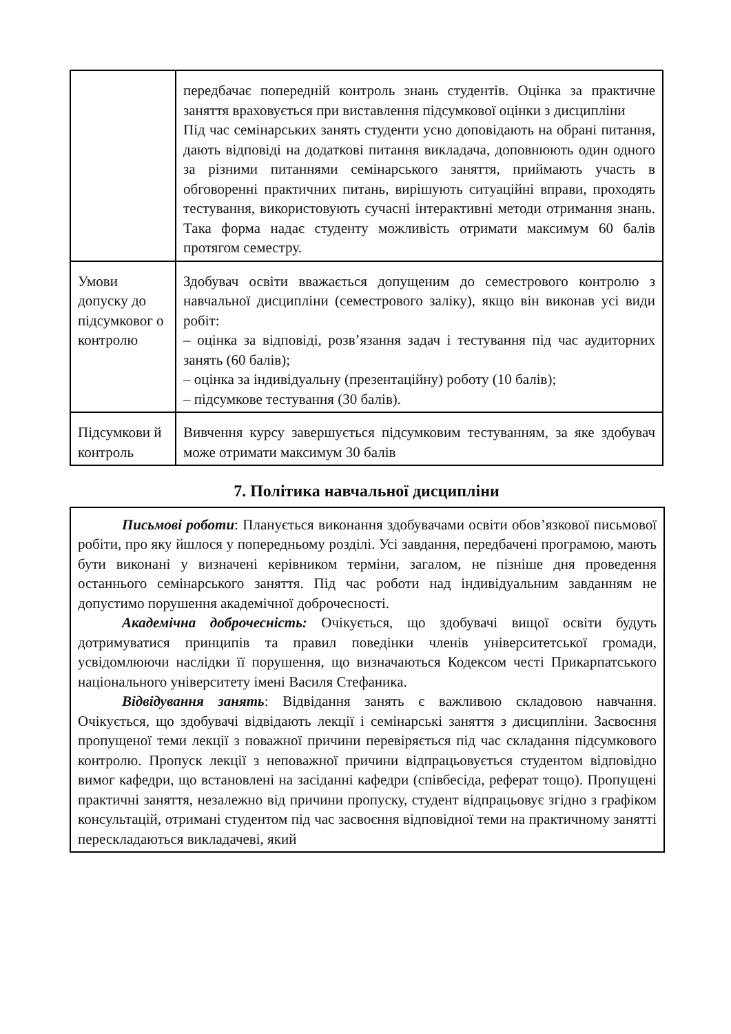| | передбачає попередній контроль знань студентів. Оцінка за практичне заняття враховується при виставлення підсумкової оцінки з дисципліни Під час семінарських занять студенти усно доповідають на обрані питання, дають відповіді на додаткові питання викладача, доповнюють один одного за різними питаннями семінарського заняття, приймають участь в обговоренні практичних питань, вирішують ситуаційні вправи, проходять тестування, використовують сучасні інтерактивні методи отримання знань. Така форма надає студенту можливість отримати максимум 60 балів протягом семестру. |
| Умови допуску до підсумковог о контролю | Здобувач освіти вважається допущеним до семестрового контролю з навчальної дисципліни (семестрового заліку), якщо він виконав усі види робіт: – оцінка за відповіді, розв’язання задач і тестування під час аудиторних занять (60 балів); – оцінка за індивідуальну (презентаційну) роботу (10 балів); – підсумкове тестування (30 балів). |
| Підсумкови й контроль | Вивчення курсу завершується підсумковим тестуванням, за яке здобувач може отримати максимум 30 балів |
7. Політика навчальної дисципліни
Письмові роботи: Планується виконання здобувачами освіти обов’язкової письмової робіти, про яку йшлося у попередньому розділі. Усі завдання, передбачені програмою, мають бути виконані у визначені керівником терміни, загалом, не пізніше дня проведення останнього семінарського заняття. Під час роботи над індивідуальним завданням не допустимо порушення академічної доброчесності.
Академічна доброчесність: Очікується, що здобувачі вищої освіти будуть дотримуватися принципів та правил поведінки членів університетської громади, усвідомлюючи наслідки її порушення, що визначаються Кодексом честі Прикарпатського національного університету імені Василя Стефаника.
Відвідування занять: Відвідання занять є важливою складовою навчання. Очікується, що здобувачі відвідають лекції і семінарські заняття з дисципліни. Засвоєння пропущеної теми лекції з поважної причини перевіряється під час складання підсумкового контролю. Пропуск лекції з неповажної причини відпрацьовується студентом відповідно вимог кафедри, що встановлені на засіданні кафедри (співбесіда, реферат тощо). Пропущені практичні заняття, незалежно від причини пропуску, студент відпрацьовує згідно з графіком консультацій, отримані студентом під час засвоєння відповідної теми на практичному занятті перескладаються викладачеві, який